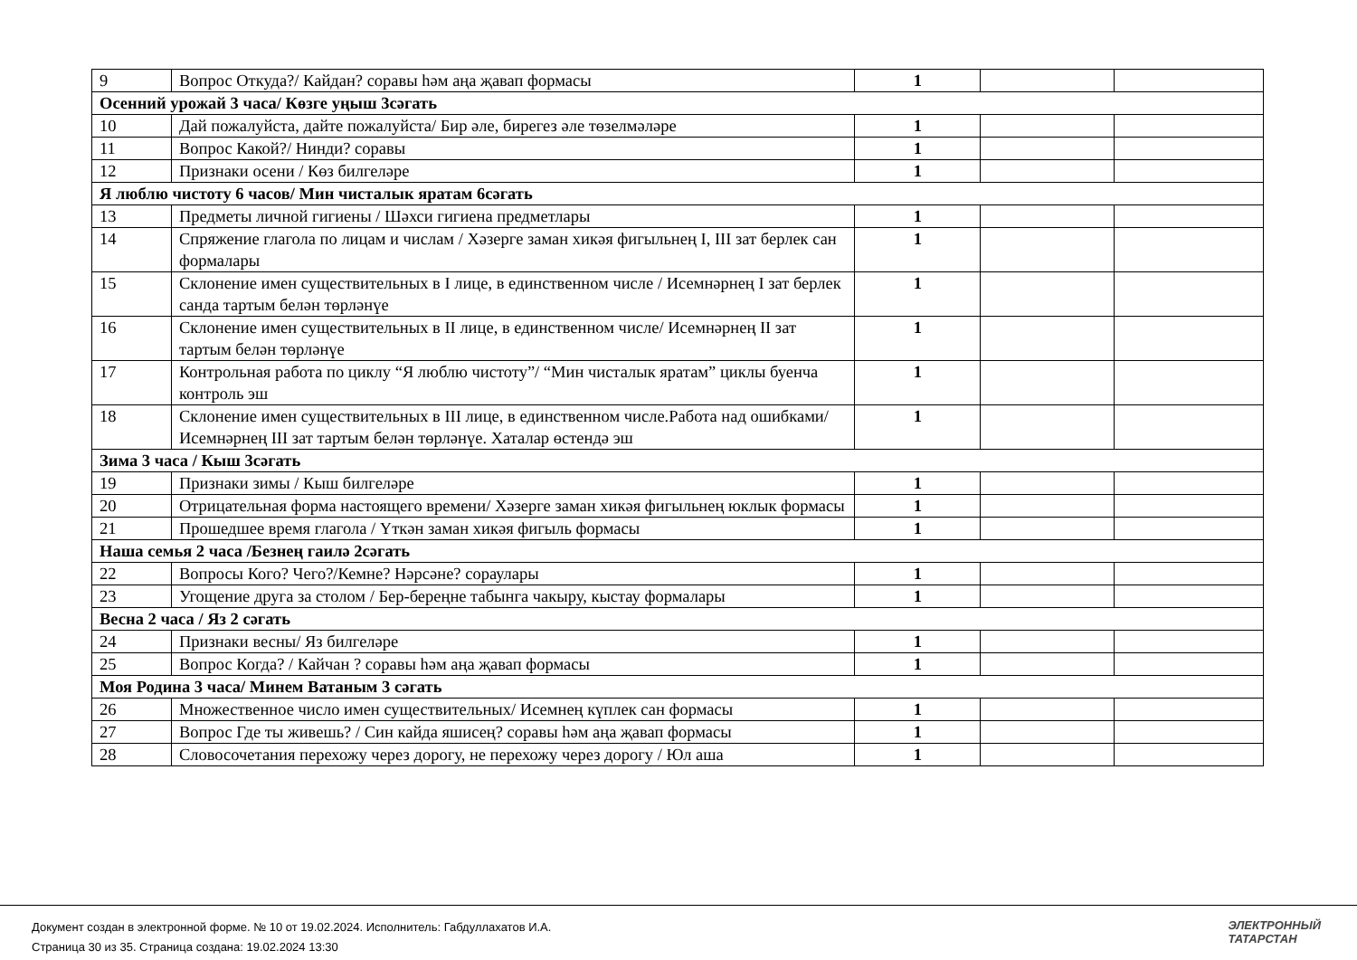| 9 | Вопрос Откуда?/ Кайдан? соравы һәм аңа җавап формасы | 1 | | |
| Осенний урожай 3 часа/ Көзге уңыш 3сәгать | | | | |
| 10 | Дай пожалуйста, дайте пожалуйста/ Бир әле, бирегез әле төзелмәләре | 1 | | |
| 11 | Вопрос Какой?/ Нинди? соравы | 1 | | |
| 12 | Признаки осени / Көз билгеләре | 1 | | |
| Я люблю чистоту 6 часов/ Мин чисталык яратам 6сәгать | | | | |
| 13 | Предметы личной гигиены / Шәхси гигиена предметлары | 1 | | |
| 14 | Спряжение глагола по лицам и числам / Хәзерге заман хикәя фигыльнең I, III зат берлек сан формалары | 1 | | |
| 15 | Склонение имен существительных в I лице, в единственном числе / Исемнәрнең I зат берлек санда тартым белән төрләнүе | 1 | | |
| 16 | Склонение имен существительных в II лице, в единственном числе/ Исемнәрнең II зат тартым белән төрләнүе | 1 | | |
| 17 | Контрольная работа по циклу “Я люблю чистоту”/ “Мин чисталык яратам” циклы буенча контроль эш | 1 | | |
| 18 | Склонение имен существительных в III лице, в единственном числе.Работа над ошибками/ Исемнәрнең III зат тартым белән төрләнүе. Хаталар өстендә эш | 1 | | |
| Зима 3 часа / Кыш 3сәгать | | | | |
| 19 | Признаки зимы / Кыш билгеләре | 1 | | |
| 20 | Отрицательная форма настоящего времени/ Хәзерге заман хикәя фигыльнең юклык формасы | 1 | | |
| 21 | Прошедшее время глагола / Үткән заман хикәя фигыль формасы | 1 | | |
| Наша семья 2 часа /Безнең гаилә 2сәгать | | | | |
| 22 | Вопросы Кого? Чего?/Кемне? Нәрсәне? сораулары | 1 | | |
| 23 | Угощение друга за столом / Бер-береңне табынга чакыру, кыстау формалары | 1 | | |
| Весна 2 часа / Яз 2 сәгать | | | | |
| 24 | Признаки весны/ Яз билгеләре | 1 | | |
| 25 | Вопрос Когда? / Кайчан ? соравы һәм аңа җавап формасы | 1 | | |
| Моя Родина 3 часа/ Минем Ватаным 3 сәгать | | | | |
| 26 | Множественное число имен существительных/ Исемнең күплек сан формасы | 1 | | |
| 27 | Вопрос Где ты живешь? / Син кайда яшисең? соравы һәм аңа җавап формасы | 1 | | |
| 28 | Словосочетания перехожу через дорогу, не перехожу через дорогу / Юл аша | 1 | | |
Документ создан в электронной форме. № 10 от 19.02.2024. Исполнитель: Габдуллахатов И.А.
Страница 30 из 35. Страница создана: 19.02.2024 13:30
ЭЛЕКТРОННЫЙ
ТАТАРСТАН